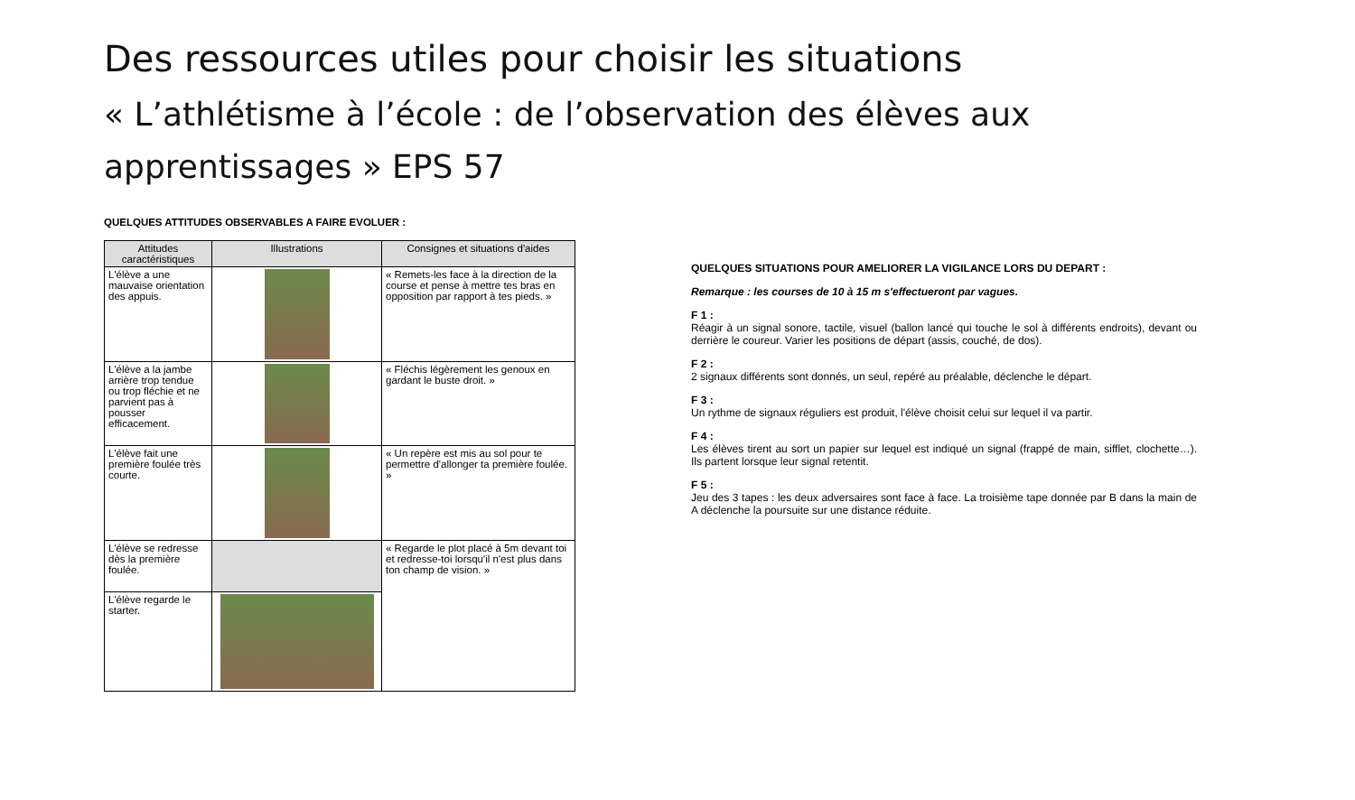Des ressources utiles pour choisir les situations
« L’athlétisme à l’école : de l’observation des élèves aux apprentissages » EPS 57
QUELQUES ATTITUDES OBSERVABLES A FAIRE EVOLUER :
| Attitudes caractéristiques | Illustrations | Consignes et situations d'aides |
| --- | --- | --- |
| L'élève a une mauvaise orientation des appuis. | | « Remets-les face à la direction de la course et pense à mettre tes bras en opposition par rapport à tes pieds. » |
| L'élève a la jambe arrière trop tendue ou trop fléchie et ne parvient pas à pousser efficacement. | | « Fléchis légèrement les genoux en gardant le buste droit. » |
| L'élève fait une première foulée très courte. | | « Un repère est mis au sol pour te permettre d'allonger ta première foulée. » |
| L'élève se redresse dès la première foulée. | | « Regarde le plot placé à 5m devant toi et redresse-toi lorsqu'il n'est plus dans ton champ de vision. » |
| L'élève regarde le starter. | | |
QUELQUES SITUATIONS POUR AMELIORER LA VIGILANCE LORS DU DEPART :
Remarque : les courses de 10 à 15 m s'effectueront par vagues.
F 1 :
Réagir à un signal sonore, tactile, visuel (ballon lancé qui touche le sol à différents endroits), devant ou derrière le coureur. Varier les positions de départ (assis, couché, de dos).
F 2 :
2 signaux différents sont donnés, un seul, repéré au préalable, déclenche le départ.
F 3 :
Un rythme de signaux réguliers est produit, l'élève choisit celui sur lequel il va partir.
F 4 :
Les élèves tirent au sort un papier sur lequel est indiqué un signal (frappé de main, sifflet, clochette…). Ils partent lorsque leur signal retentit.
F 5 :
Jeu des 3 tapes : les deux adversaires sont face à face. La troisième tape donnée par B dans la main de A déclenche la poursuite sur une distance réduite.